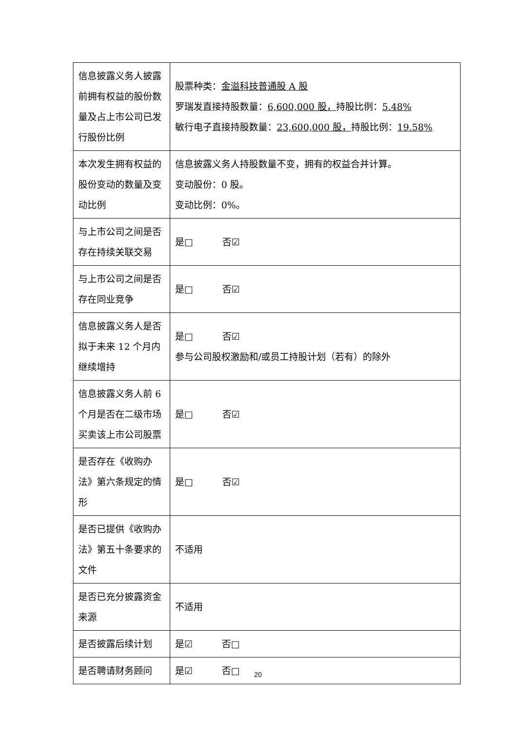| 信息披露义务人披露前拥有权益的股份数量及占上市公司已发行股份比例 | 股票种类： 金溢科技普通股 A 股 罗瑞发直接持股数量： 6,600,000 股， 持股比例： 5.48% 敏行电子直接持股数量： 23,600,000 股， 持股比例： 19.58% |
| 本次发生拥有权益的股份变动的数量及变动比例 | 信息披露义务人持股数量不变，拥有的权益合并计算。 变动股份：0 股。 变动比例：0%。 |
| 与上市公司之间是否存在持续关联交易 | 是□ 否☑ |
| 与上市公司之间是否存在同业竞争 | 是□ 否☑ |
| 信息披露义务人是否拟于未来 12 个月内继续增持 | 是□ 否☑ 参与公司股权激励和/或员工持股计划（若有）的除外 |
| 信息披露义务人前 6 个月是否在二级市场买卖该上市公司股票 | 是□ 否☑ |
| 是否存在《收购办法》第六条规定的情形 | 是□ 否☑ |
| 是否已提供《收购办法》第五十条要求的文件 | 不适用 |
| 是否已充分披露资金来源 | 不适用 |
| 是否披露后续计划 | 是☑ 否□ |
| 是否聘请财务顾问 | 是☑ 否□ |
20